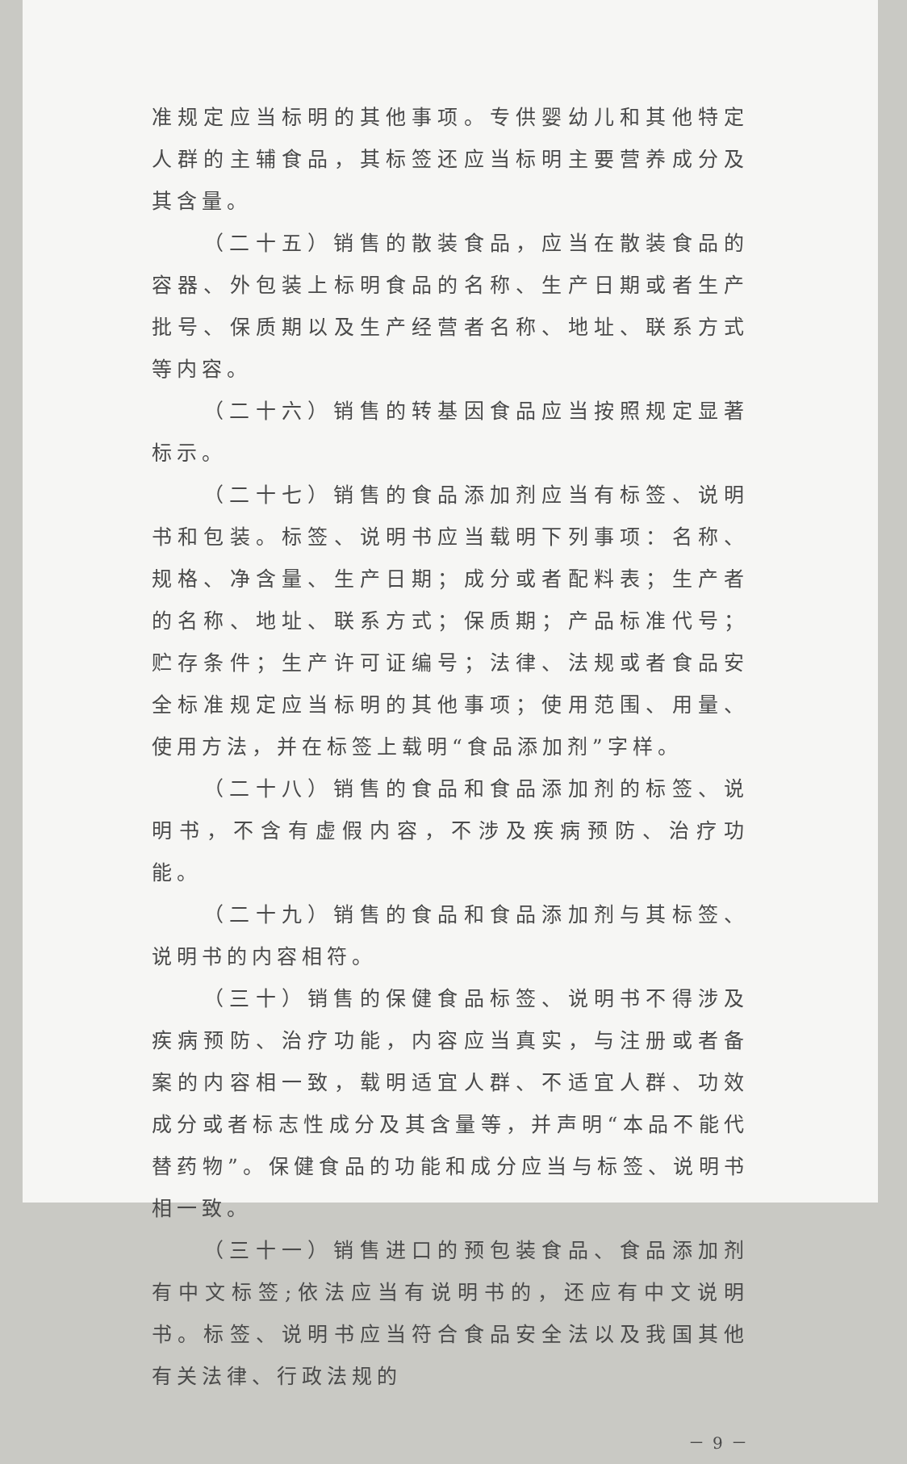准规定应当标明的其他事项。专供婴幼儿和其他特定人群的主辅食品，其标签还应当标明主要营养成分及其含量。
（二十五）销售的散装食品，应当在散装食品的容器、外包装上标明食品的名称、生产日期或者生产批号、保质期以及生产经营者名称、地址、联系方式等内容。
（二十六）销售的转基因食品应当按照规定显著标示。
（二十七）销售的食品添加剂应当有标签、说明书和包装。标签、说明书应当载明下列事项：名称、规格、净含量、生产日期；成分或者配料表；生产者的名称、地址、联系方式；保质期；产品标准代号；贮存条件；生产许可证编号；法律、法规或者食品安全标准规定应当标明的其他事项；使用范围、用量、使用方法，并在标签上载明“食品添加剂”字样。
（二十八）销售的食品和食品添加剂的标签、说明书，不含有虚假内容，不涉及疾病预防、治疗功能。
（二十九）销售的食品和食品添加剂与其标签、说明书的内容相符。
（三十）销售的保健食品标签、说明书不得涉及疾病预防、治疗功能，内容应当真实，与注册或者备案的内容相一致，载明适宜人群、不适宜人群、功效成分或者标志性成分及其含量等，并声明“本品不能代替药物”。保健食品的功能和成分应当与标签、说明书相一致。
（三十一）销售进口的预包装食品、食品添加剂有中文标签;依法应当有说明书的，还应有中文说明书。标签、说明书应当符合食品安全法以及我国其他有关法律、行政法规的
－ 9 －